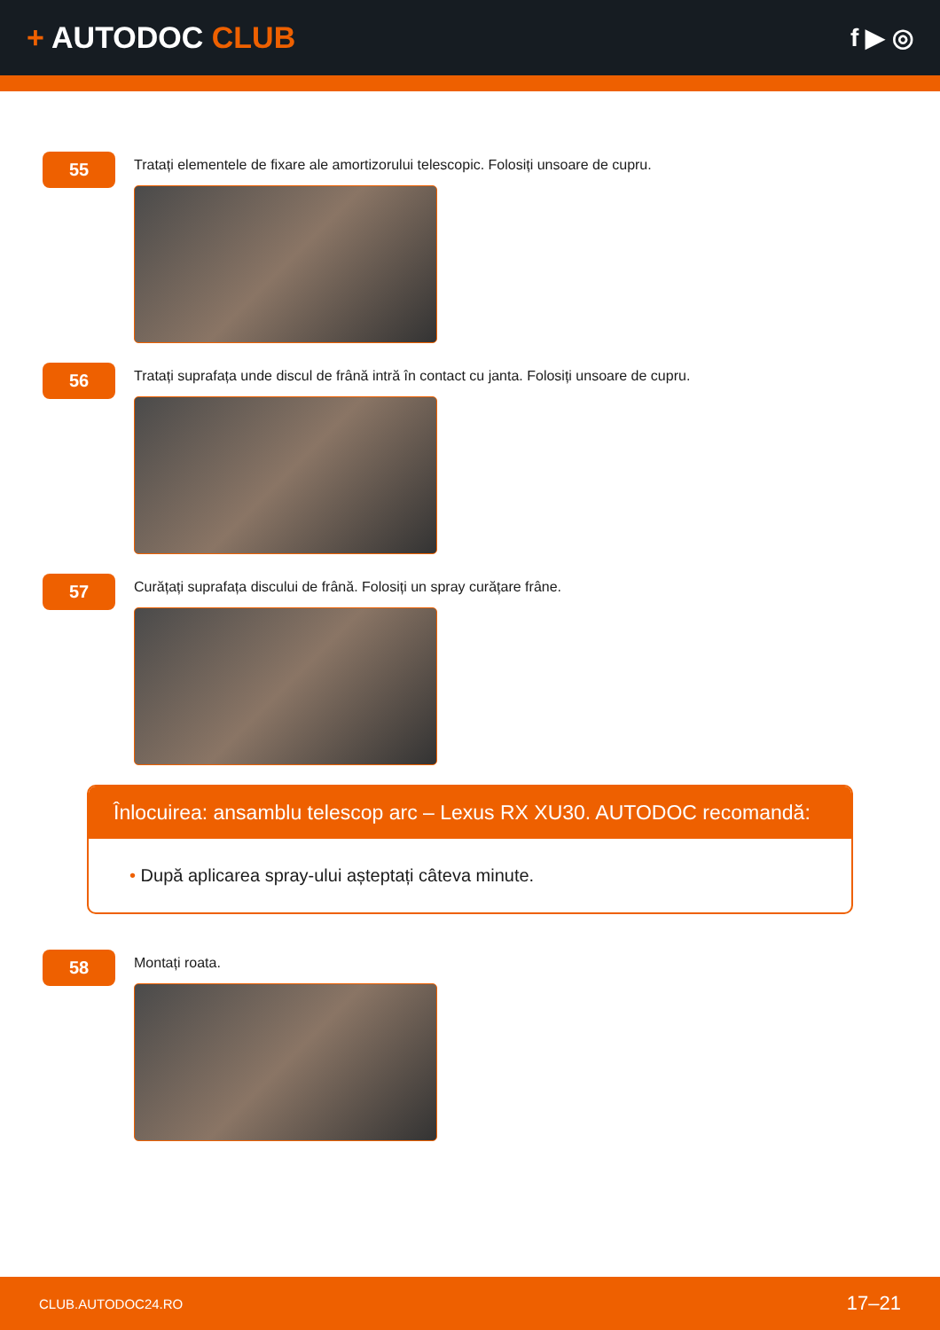+ AUTODOC CLUB
f ▶ ◎
55
Tratați elementele de fixare ale amortizorului telescopic. Folosiți unsoare de cupru.
56
Tratați suprafața unde discul de frână intră în contact cu janta. Folosiți unsoare de cupru.
57
Curățați suprafața discului de frână. Folosiți un spray curățare frâne.
Înlocuirea: ansamblu telescop arc – Lexus RX XU30. AUTODOC recomandă:
• După aplicarea spray-ului așteptați câteva minute.
58
Montați roata.
CLUB.AUTODOC24.RO 17–21